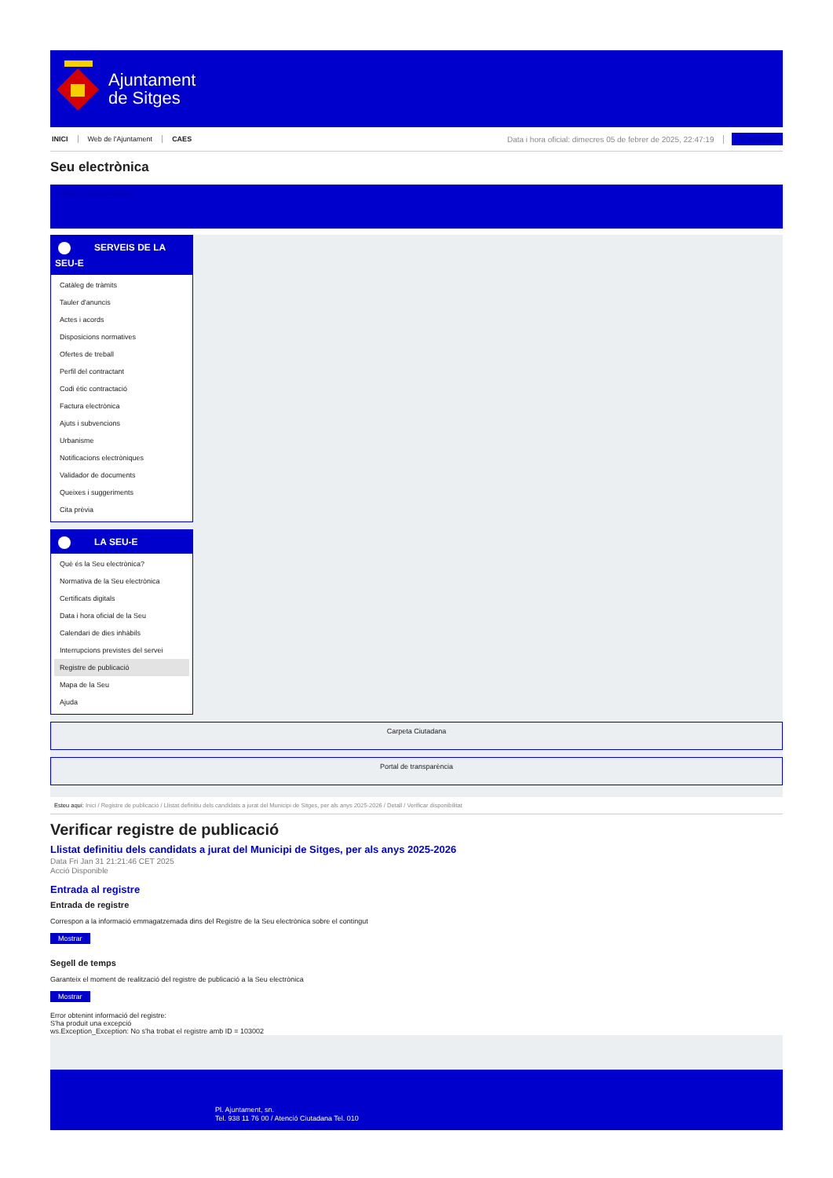Ajuntament
de Sitges
INICI Web de l'Ajuntament CAES Data i hora oficial: dimecres 05 de febrer de 2025, 22:47:19 Sincronitza
Seu electrònica
Obtenir còpia autèntica
SERVEIS DE LA
SEU-E
Catàleg de tràmits
Tauler d'anuncis
Actes i acords
Disposicions normatives
Ofertes de treball
Perfil del contractant
Codi ètic contractació
Factura electrònica
Ajuts i subvencions
Urbanisme
Notificacions electròniques
Validador de documents
Queixes i suggeriments
Cita prèvia
LA SEU-E
Què és la Seu electrònica?
Normativa de la Seu electrònica
Certificats digitals
Data i hora oficial de la Seu
Calendari de dies inhàbils
Interrupcions previstes del servei
Registre de publicació
Mapa de la Seu
Ajuda
Carpeta Ciutadana
Portal de transparència
Esteu aquí: Inici / Registre de publicació / Llistat definitiu dels candidats a jurat del Municipi de Sitges, per als anys 2025-2026 / Detall / Verificar disponibilitat
Verificar registre de publicació
Llistat definitiu dels candidats a jurat del Municipi de Sitges, per als anys 2025-2026
Data Fri Jan 31 21:21:46 CET 2025
Acció Disponible
Entrada al registre
Entrada de registre
Correspon a la informació emmagatzemada dins del Registre de la Seu electrònica sobre el contingut
Mostrar
Segell de temps
Garanteix el moment de realització del registre de publicació a la Seu electrònica
Mostrar
Error obtenint informació del registre:
S'ha produit una excepció
ws.Exception_Exception: No s'ha trobat el registre amb ID = 103002
Pl. Ajuntament, sn.
Tel. 938 11 76 00 / Atenció Ciutadana Tel. 010